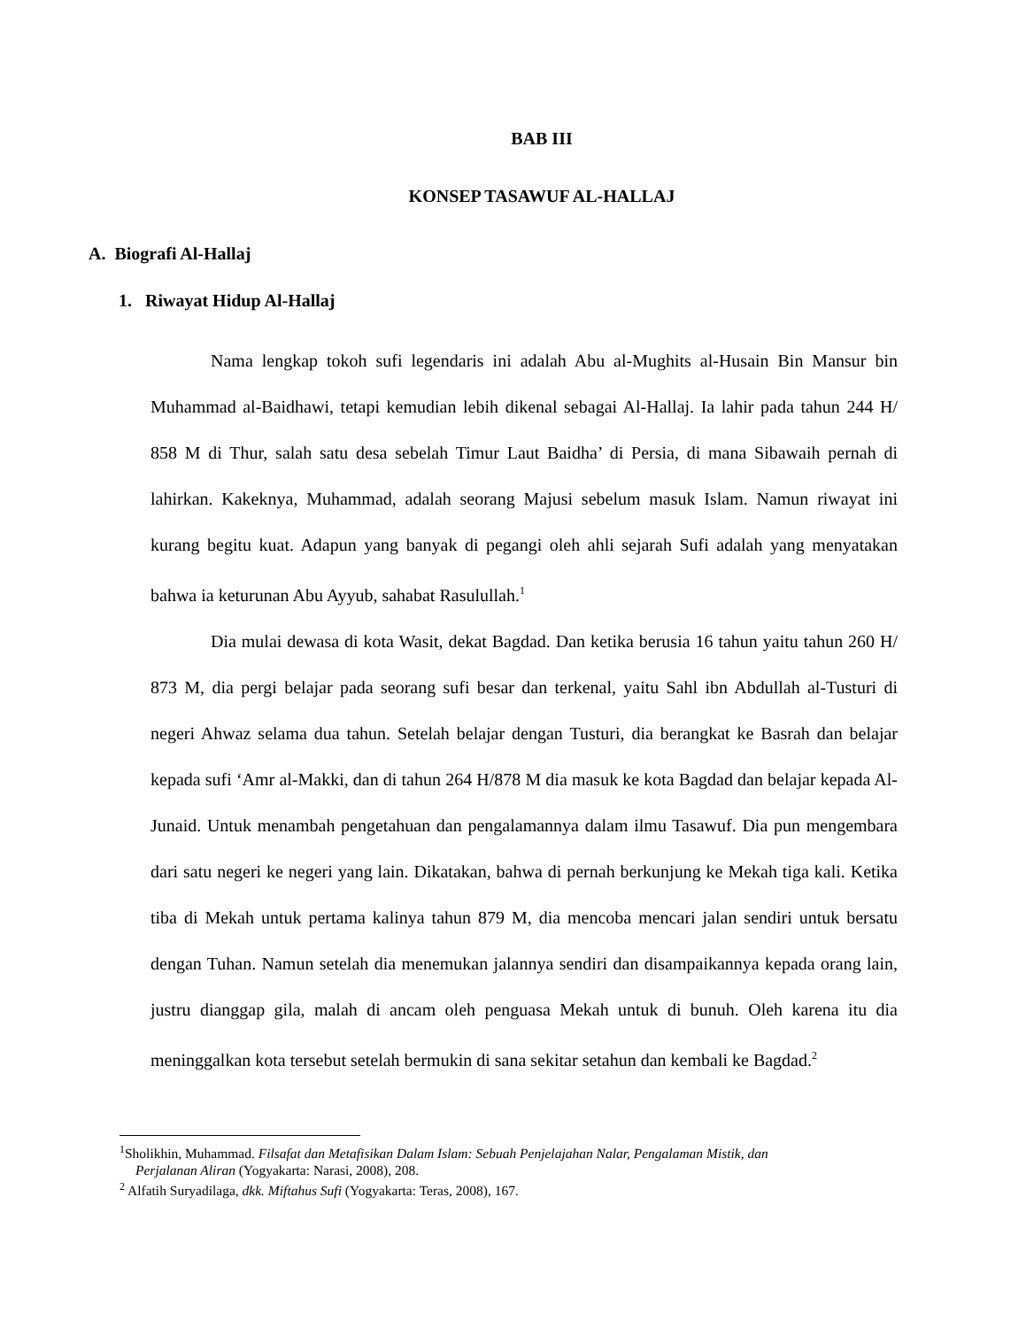BAB III
KONSEP TASAWUF AL-HALLAJ
A. Biografi Al-Hallaj
1. Riwayat Hidup Al-Hallaj
Nama lengkap tokoh sufi legendaris ini adalah Abu al-Mughits al-Husain Bin Mansur bin Muhammad al-Baidhawi, tetapi kemudian lebih dikenal sebagai Al-Hallaj. Ia lahir pada tahun 244 H/ 858 M di Thur, salah satu desa sebelah Timur Laut Baidha’ di Persia, di mana Sibawaih pernah di lahirkan. Kakeknya, Muhammad, adalah seorang Majusi sebelum masuk Islam. Namun riwayat ini kurang begitu kuat. Adapun yang banyak di pegangi oleh ahli sejarah Sufi adalah yang menyatakan bahwa ia keturunan Abu Ayyub, sahabat Rasulullah.<sup>1</sup>
Dia mulai dewasa di kota Wasit, dekat Bagdad. Dan ketika berusia 16 tahun yaitu tahun 260 H/ 873 M, dia pergi belajar pada seorang sufi besar dan terkenal, yaitu Sahl ibn Abdullah al-Tusturi di negeri Ahwaz selama dua tahun. Setelah belajar dengan Tusturi, dia berangkat ke Basrah dan belajar kepada sufi ‘Amr al-Makki, dan di tahun 264 H/878 M dia masuk ke kota Bagdad dan belajar kepada Al-Junaid. Untuk menambah pengetahuan dan pengalamannya dalam ilmu Tasawuf. Dia pun mengembara dari satu negeri ke negeri yang lain. Dikatakan, bahwa di pernah berkunjung ke Mekah tiga kali. Ketika tiba di Mekah untuk pertama kalinya tahun 879 M, dia mencoba mencari jalan sendiri untuk bersatu dengan Tuhan. Namun setelah dia menemukan jalannya sendiri dan disampaikannya kepada orang lain, justru dianggap gila, malah di ancam oleh penguasa Mekah untuk di bunuh. Oleh karena itu dia meninggalkan kota tersebut setelah bermukin di sana sekitar setahun dan kembali ke Bagdad.<sup>2</sup>
<sup>1</sup> Sholikhin, Muhammad. Filsafat dan Metafisikan Dalam Islam: Sebuah Penjelajahan Nalar, Pengalaman Mistik, dan
Perjalanan Aliran (Yogyakarta: Narasi, 2008), 208.
<sup>2</sup> Alfatih Suryadilaga, dkk. Miftahus Sufi (Yogyakarta: Teras, 2008), 167.